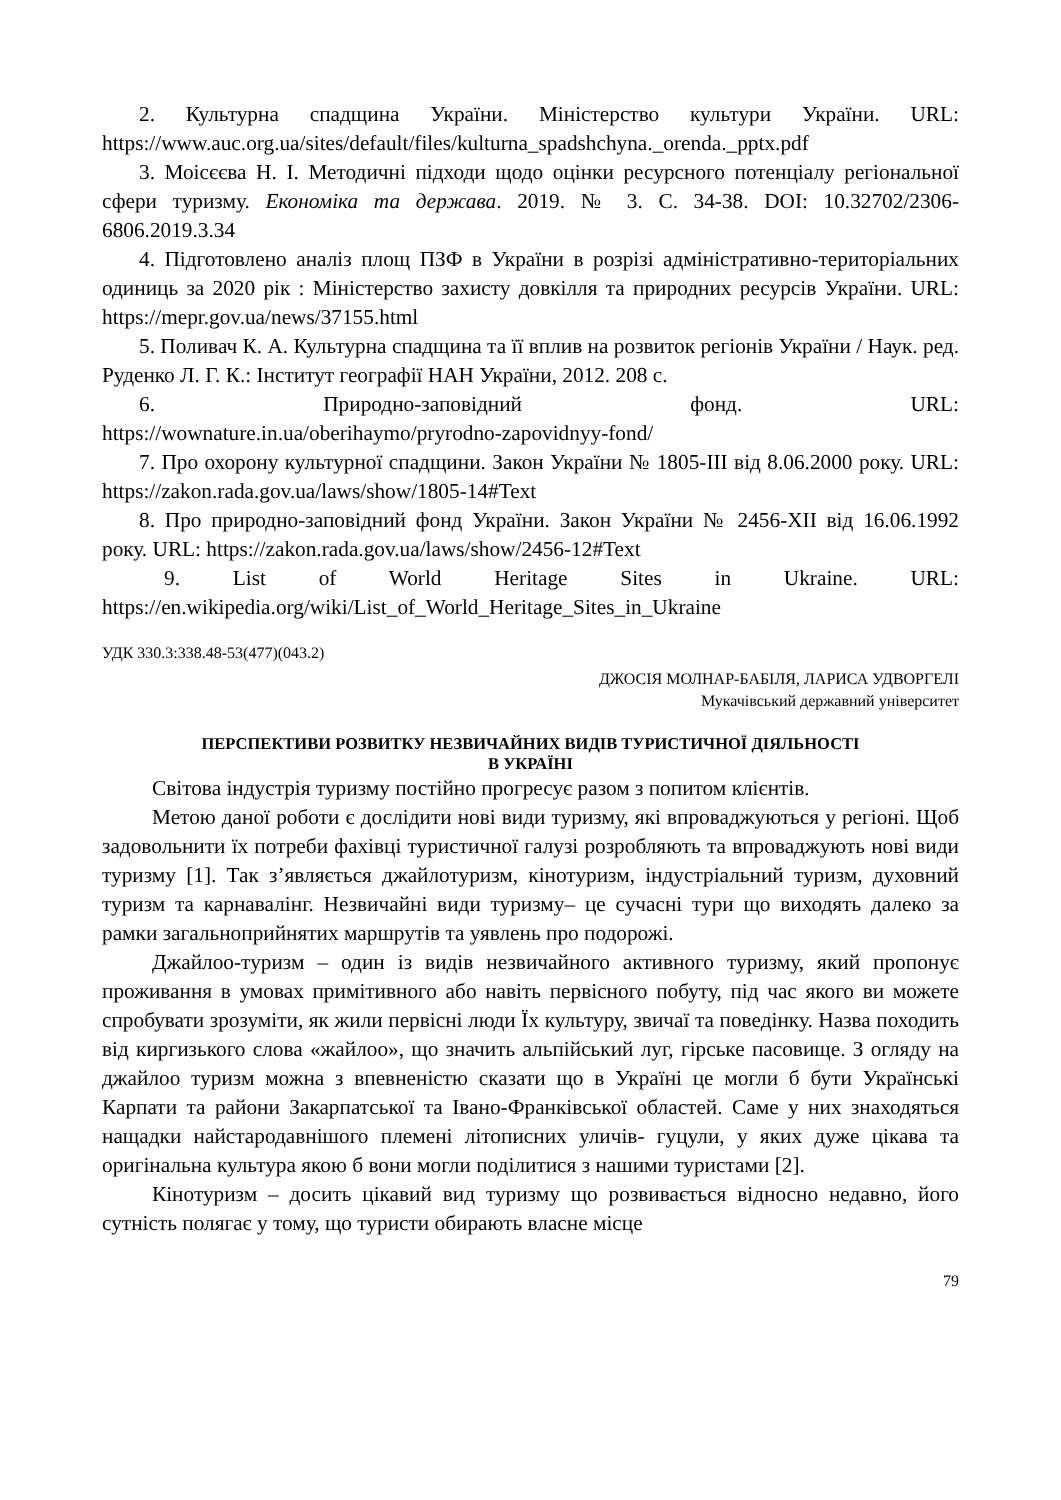2. Культурна спадщина України. Міністерство культури України. URL: https://www.auc.org.ua/sites/default/files/kulturna_spadshchyna._orenda._pptx.pdf
3. Моісєєва Н. І. Методичні підходи щодо оцінки ресурсного потенціалу регіональної сфери туризму. Економіка та держава. 2019. № 3. С. 34-38. DOI: 10.32702/2306-6806.2019.3.34
4. Підготовлено аналіз площ ПЗФ в України в розрізі адміністративно-територіальних одиниць за 2020 рік : Міністерство захисту довкілля та природних ресурсів України. URL: https://mepr.gov.ua/news/37155.html
5. Поливач К. А. Культурна спадщина та її вплив на розвиток регіонів України / Наук. ред. Руденко Л. Г. К.: Інститут географії НАН України, 2012. 208 с.
6. Природно-заповідний фонд. URL:
https://wownature.in.ua/oberihaymo/pryrodno-zapovidnyy-fond/
7. Про охорону культурної спадщини. Закон України № 1805-III від 8.06.2000 року. URL: https://zakon.rada.gov.ua/laws/show/1805-14#Text
8. Про природно-заповідний фонд України. Закон України № 2456-XII від 16.06.1992 року. URL: https://zakon.rada.gov.ua/laws/show/2456-12#Text
9. List of World Heritage Sites in Ukraine. URL:
https://en.wikipedia.org/wiki/List_of_World_Heritage_Sites_in_Ukraine
УДК 330.3:338.48-53(477)(043.2)
ДЖОСІЯ МОЛНАР-БАБІЛЯ, ЛАРИСА УДВОРГЕЛІ
Мукачівський державний університет
ПЕРСПЕКТИВИ РОЗВИТКУ НЕЗВИЧАЙНИХ ВИДІВ ТУРИСТИЧНОЇ ДІЯЛЬНОСТІ
В УКРАЇНІ
Світова індустрія туризму постійно прогресує разом з попитом клієнтів.
Метою даної роботи є дослідити нові види туризму, які впроваджуються у регіоні. Щоб задовольнити їх потреби фахівці туристичної галузі розробляють та впроваджують нові види туризму [1]. Так з’являється джайлотуризм, кінотуризм, індустріальний туризм, духовний туризм та карнавалінг. Незвичайні види туризму– це сучасні тури що виходять далеко за рамки загальноприйнятих маршрутів та уявлень про подорожі.
Джайлоо-туризм – один із видів незвичайного активного туризму, який пропонує проживання в умовах примітивного або навіть первісного побуту, під час якого ви можете спробувати зрозуміти, як жили первісні люди Їх культуру, звичаї та поведінку. Назва походить від киргизького слова «жайлоо», що значить альпійський луг, гірське пасовище. З огляду на джайлоо туризм можна з впевненістю сказати що в Україні це могли б бути Українські Карпати та райони Закарпатської та Івано-Франківської областей. Саме у них знаходяться нащадки найстародавнішого племені літописних уличів- гуцули, у яких дуже цікава та оригінальна культура якою б вони могли поділитися з нашими туристами [2].
Кінотуризм – досить цікавий вид туризму що розвивається відносно недавно, його сутність полягає у тому, що туристи обирають власне місце
79